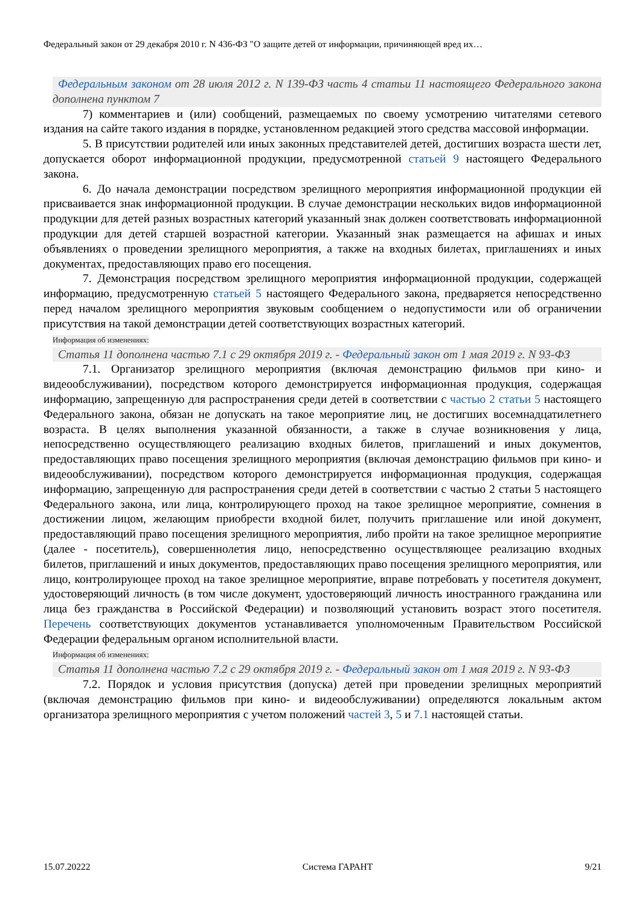Федеральный закон от 29 декабря 2010 г. N 436-ФЗ "О защите детей от информации, причиняющей вред их…
Федеральным законом от 28 июля 2012 г. N 139-ФЗ часть 4 статьи 11 настоящего Федерального закона дополнена пунктом 7
7) комментариев и (или) сообщений, размещаемых по своему усмотрению читателями сетевого издания на сайте такого издания в порядке, установленном редакцией этого средства массовой информации.
5. В присутствии родителей или иных законных представителей детей, достигших возраста шести лет, допускается оборот информационной продукции, предусмотренной статьей 9 настоящего Федерального закона.
6. До начала демонстрации посредством зрелищного мероприятия информационной продукции ей присваивается знак информационной продукции. В случае демонстрации нескольких видов информационной продукции для детей разных возрастных категорий указанный знак должен соответствовать информационной продукции для детей старшей возрастной категории. Указанный знак размещается на афишах и иных объявлениях о проведении зрелищного мероприятия, а также на входных билетах, приглашениях и иных документах, предоставляющих право его посещения.
7. Демонстрация посредством зрелищного мероприятия информационной продукции, содержащей информацию, предусмотренную статьей 5 настоящего Федерального закона, предваряется непосредственно перед началом зрелищного мероприятия звуковым сообщением о недопустимости или об ограничении присутствия на такой демонстрации детей соответствующих возрастных категорий.
Информация об изменениях:
Статья 11 дополнена частью 7.1 с 29 октября 2019 г. - Федеральный закон от 1 мая 2019 г. N 93-ФЗ
7.1. Организатор зрелищного мероприятия (включая демонстрацию фильмов при кино- и видеообслуживании), посредством которого демонстрируется информационная продукция, содержащая информацию, запрещенную для распространения среди детей в соответствии с частью 2 статьи 5 настоящего Федерального закона, обязан не допускать на такое мероприятие лиц, не достигших восемнадцатилетнего возраста. В целях выполнения указанной обязанности, а также в случае возникновения у лица, непосредственно осуществляющего реализацию входных билетов, приглашений и иных документов, предоставляющих право посещения зрелищного мероприятия (включая демонстрацию фильмов при кино- и видеообслуживании), посредством которого демонстрируется информационная продукция, содержащая информацию, запрещенную для распространения среди детей в соответствии с частью 2 статьи 5 настоящего Федерального закона, или лица, контролирующего проход на такое зрелищное мероприятие, сомнения в достижении лицом, желающим приобрести входной билет, получить приглашение или иной документ, предоставляющий право посещения зрелищного мероприятия, либо пройти на такое зрелищное мероприятие (далее - посетитель), совершеннолетия лицо, непосредственно осуществляющее реализацию входных билетов, приглашений и иных документов, предоставляющих право посещения зрелищного мероприятия, или лицо, контролирующее проход на такое зрелищное мероприятие, вправе потребовать у посетителя документ, удостоверяющий личность (в том числе документ, удостоверяющий личность иностранного гражданина или лица без гражданства в Российской Федерации) и позволяющий установить возраст этого посетителя. Перечень соответствующих документов устанавливается уполномоченным Правительством Российской Федерации федеральным органом исполнительной власти.
Информация об изменениях:
Статья 11 дополнена частью 7.2 с 29 октября 2019 г. - Федеральный закон от 1 мая 2019 г. N 93-ФЗ
7.2. Порядок и условия присутствия (допуска) детей при проведении зрелищных мероприятий (включая демонстрацию фильмов при кино- и видеообслуживании) определяются локальным актом организатора зрелищного мероприятия с учетом положений частей 3, 5 и 7.1 настоящей статьи.
15.07.20222 Система ГАРАНТ 9/21